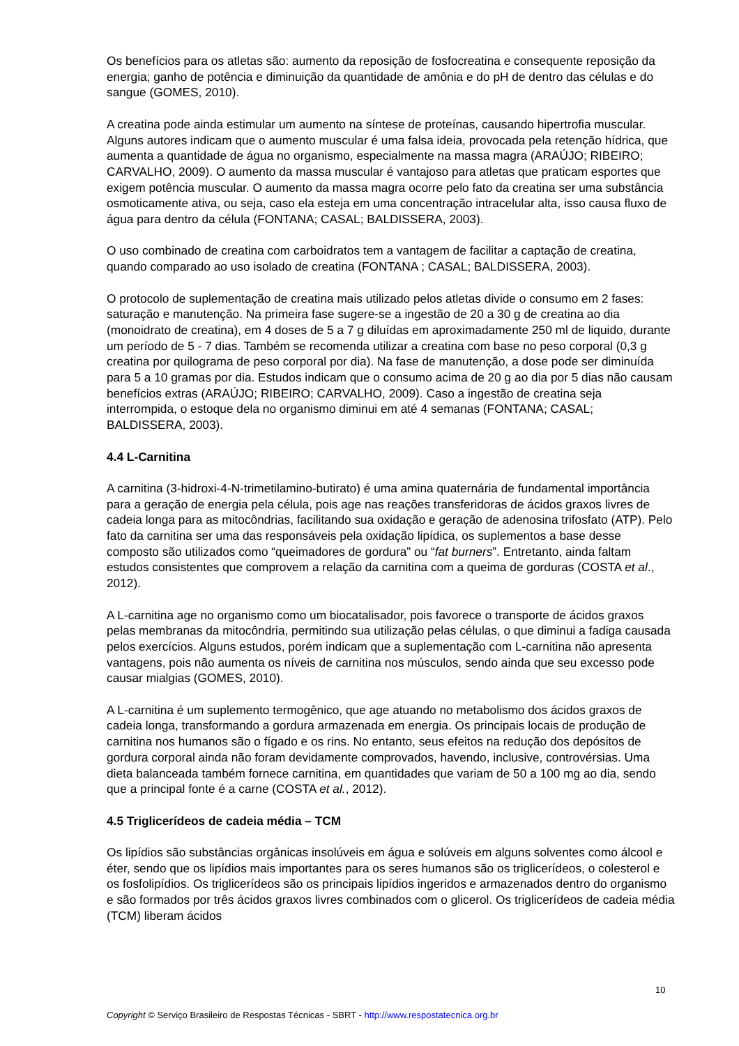Os benefícios para os atletas são: aumento da reposição de fosfocreatina e consequente reposição da energia; ganho de potência e diminuição da quantidade de amônia e do pH de dentro das células e do sangue (GOMES, 2010).
A creatina pode ainda estimular um aumento na síntese de proteínas, causando hipertrofia muscular. Alguns autores indicam que o aumento muscular é uma falsa ideia, provocada pela retenção hídrica, que aumenta a quantidade de água no organismo, especialmente na massa magra (ARAÚJO; RIBEIRO; CARVALHO, 2009). O aumento da massa muscular é vantajoso para atletas que praticam esportes que exigem potência muscular. O aumento da massa magra ocorre pelo fato da creatina ser uma substância osmoticamente ativa, ou seja, caso ela esteja em uma concentração intracelular alta, isso causa fluxo de água para dentro da célula (FONTANA; CASAL; BALDISSERA, 2003).
O uso combinado de creatina com carboidratos tem a vantagem de facilitar a captação de creatina, quando comparado ao uso isolado de creatina (FONTANA ; CASAL; BALDISSERA, 2003).
O protocolo de suplementação de creatina mais utilizado pelos atletas divide o consumo em 2 fases: saturação e manutenção. Na primeira fase sugere-se a ingestão de 20 a 30 g de creatina ao dia (monoidrato de creatina), em 4 doses de 5 a 7 g diluídas em aproximadamente 250 ml de liquido, durante um período de 5 - 7 dias. Também se recomenda utilizar a creatina com base no peso corporal (0,3 g creatina por quilograma de peso corporal por dia). Na fase de manutenção, a dose pode ser diminuída para 5 a 10 gramas por dia. Estudos indicam que o consumo acima de 20 g ao dia por 5 dias não causam benefícios extras (ARAÚJO; RIBEIRO; CARVALHO, 2009). Caso a ingestão de creatina seja interrompida, o estoque dela no organismo diminui em até 4 semanas (FONTANA; CASAL; BALDISSERA, 2003).
4.4 L-Carnitina
A carnitina (3-hidroxi-4-N-trimetilamino-butirato) é uma amina quaternária de fundamental importância para a geração de energia pela célula, pois age nas reações transferidoras de ácidos graxos livres de cadeia longa para as mitocôndrias, facilitando sua oxidação e geração de adenosina trifosfato (ATP). Pelo fato da carnitina ser uma das responsáveis pela oxidação lipídica, os suplementos a base desse composto são utilizados como “queimadores de gordura” ou “fat burners”. Entretanto, ainda faltam estudos consistentes que comprovem a relação da carnitina com a queima de gorduras (COSTA et al., 2012).
A L-carnitina age no organismo como um biocatalisador, pois favorece o transporte de ácidos graxos pelas membranas da mitocôndria, permitindo sua utilização pelas células, o que diminui a fadiga causada pelos exercícios. Alguns estudos, porém indicam que a suplementação com L-carnitina não apresenta vantagens, pois não aumenta os níveis de carnitina nos músculos, sendo ainda que seu excesso pode causar mialgias (GOMES, 2010).
A L-carnitina é um suplemento termogênico, que age atuando no metabolismo dos ácidos graxos de cadeia longa, transformando a gordura armazenada em energia. Os principais locais de produção de carnitina nos humanos são o fígado e os rins. No entanto, seus efeitos na redução dos depósitos de gordura corporal ainda não foram devidamente comprovados, havendo, inclusive, controvérsias. Uma dieta balanceada também fornece carnitina, em quantidades que variam de 50 a 100 mg ao dia, sendo que a principal fonte é a carne (COSTA et al., 2012).
4.5 Triglicerídeos de cadeia média – TCM
Os lipídios são substâncias orgânicas insolúveis em água e solúveis em alguns solventes como álcool e éter, sendo que os lipídios mais importantes para os seres humanos são os triglicerídeos, o colesterol e os fosfolipídios. Os triglicerídeos são os principais lipídios ingeridos e armazenados dentro do organismo e são formados por três ácidos graxos livres combinados com o glicerol. Os triglicerídeos de cadeia média (TCM) liberam ácidos
10
Copyright © Serviço Brasileiro de Respostas Técnicas - SBRT - http://www.respostatecnica.org.br